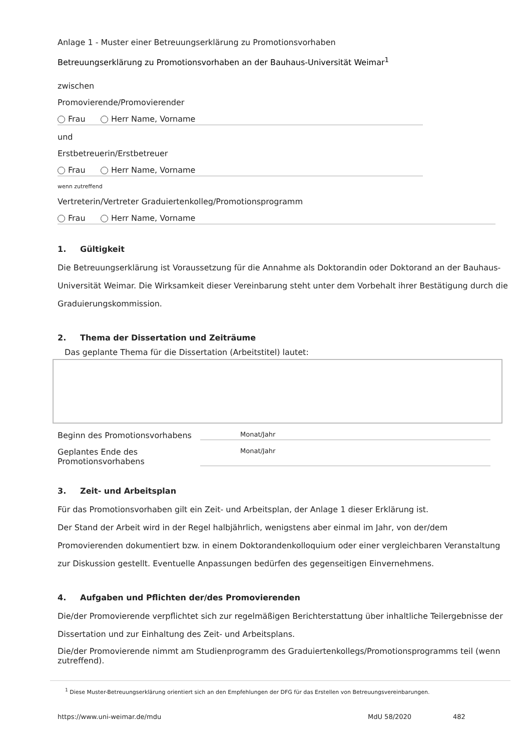Anlage 1 - Muster einer Betreuungserklärung zu Promotionsvorhaben
Betreuungserklärung zu Promotionsvorhaben an der Bauhaus-Universität Weimar<sup>1</sup>
zwischen
Promovierende/Promovierender
Frau Herr Name, Vorname
und
Erstbetreuerin/Erstbetreuer
Frau Herr Name, Vorname
wenn zutreffend
Vertreterin/Vertreter Graduiertenkolleg/Promotionsprogramm
Frau Herr Name, Vorname
1. Gültigkeit
Die Betreuungserklärung ist Voraussetzung für die Annahme als Doktorandin oder Doktorand an der Bauhaus-Universität Weimar. Die Wirksamkeit dieser Vereinbarung steht unter dem Vorbehalt ihrer Bestätigung durch die Graduierungskommission.
2. Thema der Dissertation und Zeiträume
Das geplante Thema für die Dissertation (Arbeitstitel) lautet:
Beginn des Promotionsvorhabens Monat/Jahr
Geplantes Ende des Promotionsvorhabens Monat/Jahr
3. Zeit- und Arbeitsplan
Für das Promotionsvorhaben gilt ein Zeit- und Arbeitsplan, der Anlage 1 dieser Erklärung ist.
Der Stand der Arbeit wird in der Regel halbjährlich, wenigstens aber einmal im Jahr, von der/dem Promovierenden dokumentiert bzw. in einem Doktorandenkolloquium oder einer vergleichbaren Veranstaltung zur Diskussion gestellt. Eventuelle Anpassungen bedürfen des gegenseitigen Einvernehmens.
4. Aufgaben und Pflichten der/des Promovierenden
Die/der Promovierende verpflichtet sich zur regelmäßigen Berichterstattung über inhaltliche Teilergebnisse der Dissertation und zur Einhaltung des Zeit- und Arbeitsplans.
Die/der Promovierende nimmt am Studienprogramm des Graduiertenkollegs/Promotionsprogramms teil (wenn zutreffend).
<sup>1</sup> Diese Muster-Betreuungserklärung orientiert sich an den Empfehlungen der DFG für das Erstellen von Betreuungsvereinbarungen.
https://www.uni-weimar.de/mdu MdU 58/2020 482